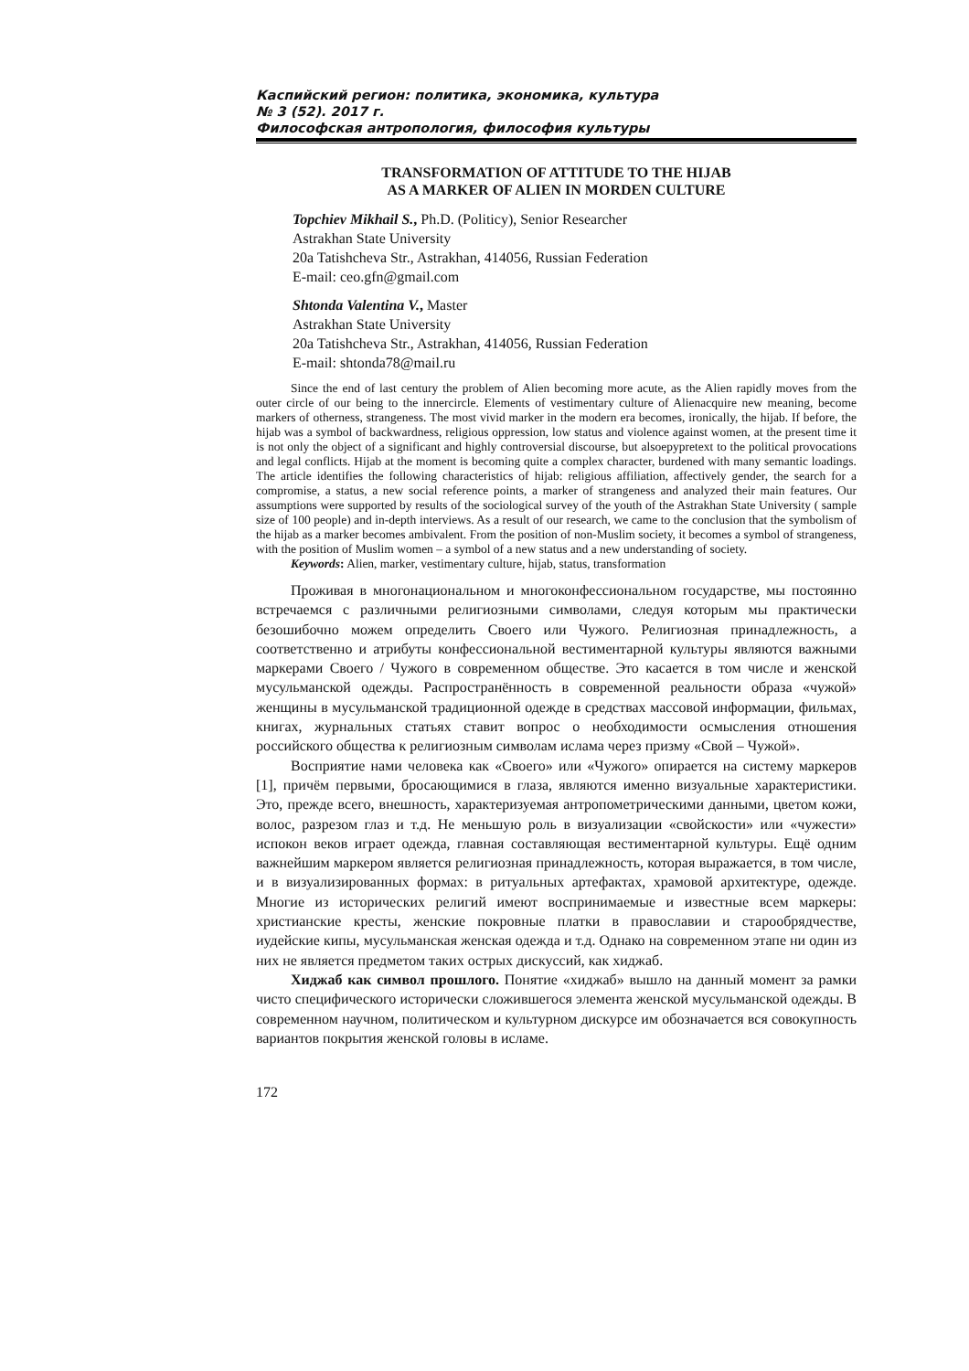Каспийский регион: политика, экономика, культура
№ 3 (52). 2017 г.
Философская антропология, философия культуры
TRANSFORMATION OF ATTITUDE TO THE HIJAB
AS A MARKER OF ALIEN IN MORDEN CULTURE
Topchiev Mikhail S., Ph.D. (Politicy), Senior Researcher
Astrakhan State University
20a Tatishcheva Str., Astrakhan, 414056, Russian Federation
E-mail: ceo.gfn@gmail.com
Shtonda Valentina V., Master
Astrakhan State University
20a Tatishcheva Str., Astrakhan, 414056, Russian Federation
E-mail: shtonda78@mail.ru
Since the end of last century the problem of Alien becoming more acute, as the Alien rapidly moves from the outer circle of our being to the innercircle. Elements of vestimentary culture of Alienacquire new meaning, become markers of otherness, strangeness. The most vivid marker in the modern era becomes, ironically, the hijab. If before, the hijab was a symbol of backwardness, religious oppression, low status and violence against women, at the present time it is not only the object of a significant and highly controversial discourse, but alsoepypretext to the political provocations and legal conflicts. Hijab at the moment is becoming quite a complex character, burdened with many semantic loadings. The article identifies the following characteristics of hijab: religious affiliation, affectively gender, the search for a compromise, a status, a new social reference points, a marker of strangeness and analyzed their main features. Our assumptions were supported by results of the sociological survey of the youth of the Astrakhan State University ( sample size of 100 people) and in-depth interviews. As a result of our research, we came to the conclusion that the symbolism of the hijab as a marker becomes ambivalent. From the position of non-Muslim society, it becomes a symbol of strangeness, with the position of Muslim women – a symbol of a new status and a new understanding of society.
Keywords: Alien, marker, vestimentary culture, hijab, status, transformation
Проживая в многонациональном и многоконфессиональном государстве, мы постоянно встречаемся с различными религиозными символами, следуя которым мы практически безошибочно можем определить Своего или Чужого. Религиозная принадлежность, а соответственно и атрибуты конфессиональной вестиментарной культуры являются важными маркерами Своего / Чужого в современном обществе. Это касается в том числе и женской мусульманской одежды. Распространённость в современной реальности образа «чужой» женщины в мусульманской традиционной одежде в средствах массовой информации, фильмах, книгах, журнальных статьях ставит вопрос о необходимости осмысления отношения российского общества к религиозным символам ислама через призму «Свой – Чужой».
Восприятие нами человека как «Своего» или «Чужого» опирается на систему маркеров [1], причём первыми, бросающимися в глаза, являются именно визуальные характеристики. Это, прежде всего, внешность, характеризуемая антропометрическими данными, цветом кожи, волос, разрезом глаз и т.д. Не меньшую роль в визуализации «свойскости» или «чужести» испокон веков играет одежда, главная составляющая вестиментарной культуры. Ещё одним важнейшим маркером является религиозная принадлежность, которая выражается, в том числе, и в визуализированных формах: в ритуальных артефактах, храмовой архитектуре, одежде. Многие из исторических религий имеют воспринимаемые и известные всем маркеры: христианские кресты, женские покровные платки в православии и старообрядчестве, иудейские кипы, мусульманская женская одежда и т.д. Однако на современном этапе ни один из них не является предметом таких острых дискуссий, как хиджаб.
Хиджаб как символ прошлого. Понятие «хиджаб» вышло на данный момент за рамки чисто специфического исторически сложившегося элемента женской мусульманской одежды. В современном научном, политическом и культурном дискурсе им обозначается вся совокупность вариантов покрытия женской головы в исламе.
172